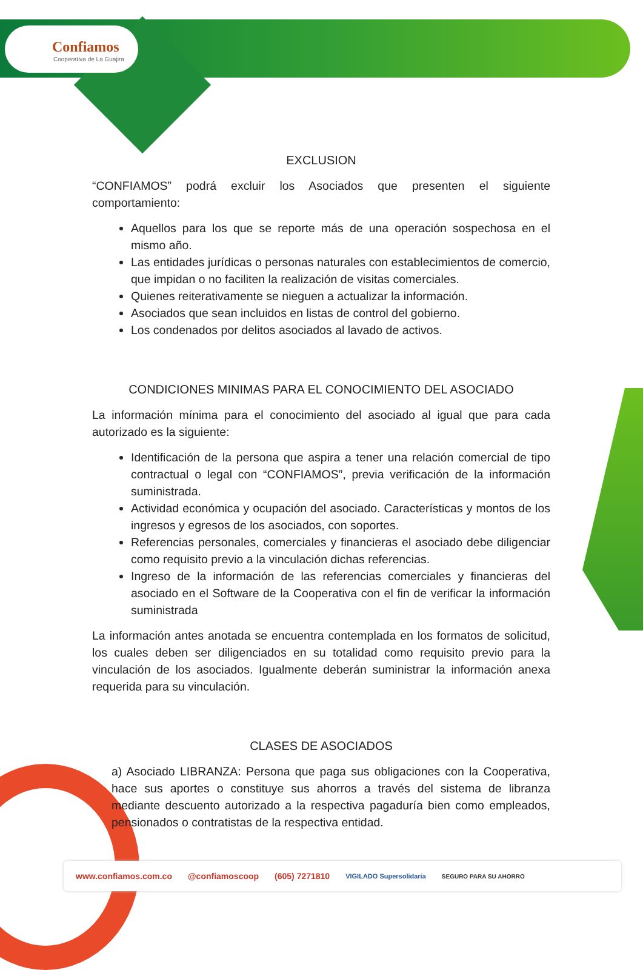Confiamos
Cooperativa de La Guajira
EXCLUSION
“CONFIAMOS” podrá excluir los Asociados que presenten el siguiente comportamiento:
Aquellos para los que se reporte más de una operación sospechosa en el mismo año.
Las entidades jurídicas o personas naturales con establecimientos de comercio, que impidan o no faciliten la realización de visitas comerciales.
Quienes reiterativamente se nieguen a actualizar la información.
Asociados que sean incluidos en listas de control del gobierno.
Los condenados por delitos asociados al lavado de activos.
CONDICIONES MINIMAS PARA EL CONOCIMIENTO DEL ASOCIADO
La información mínima para el conocimiento del asociado al igual que para cada autorizado es la siguiente:
Identificación de la persona que aspira a tener una relación comercial de tipo contractual o legal con “CONFIAMOS”, previa verificación de la información suministrada.
Actividad económica y ocupación del asociado. Características y montos de los ingresos y egresos de los asociados, con soportes.
Referencias personales, comerciales y financieras el asociado debe diligenciar como requisito previo a la vinculación dichas referencias.
Ingreso de la información de las referencias comerciales y financieras del asociado en el Software de la Cooperativa con el fin de verificar la información suministrada
La información antes anotada se encuentra contemplada en los formatos de solicitud, los cuales deben ser diligenciados en su totalidad como requisito previo para la vinculación de los asociados. Igualmente deberán suministrar la información anexa requerida para su vinculación.
CLASES DE ASOCIADOS
a) Asociado LIBRANZA: Persona que paga sus obligaciones con la Cooperativa, hace sus aportes o constituye sus ahorros a través del sistema de libranza mediante descuento autorizado a la respectiva pagaduría bien como empleados, pensionados o contratistas de la respectiva entidad.
www.confiamos.com.co @confiamoscoop (605) 7271810 VIGILADO Supersolidaria SEGURO PARA SU AHORRO